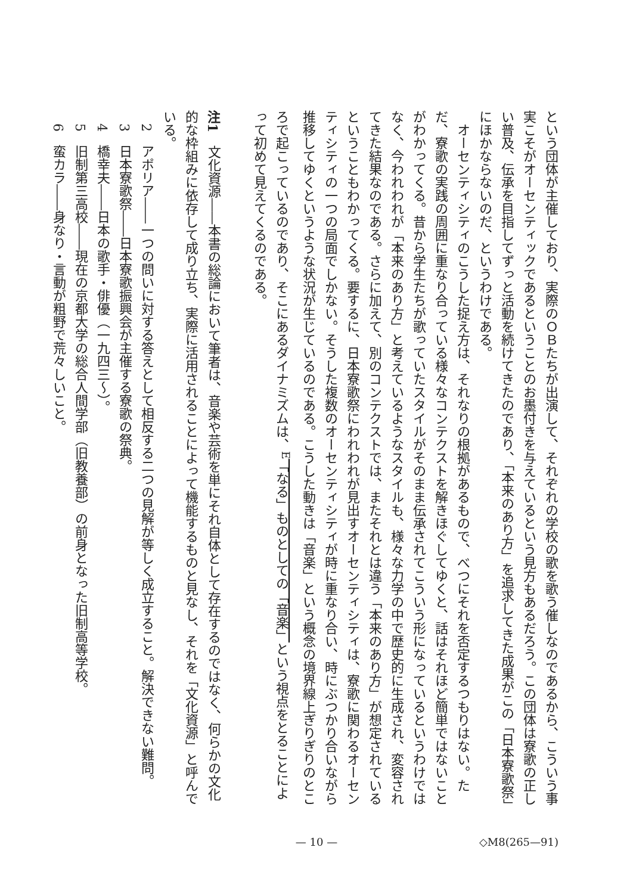という団体が主催しており、実際のＯＢたちが出演して、それぞれの学校の歌を歌う催しなのであるから、こういう事実こそがオーセンティックであるということのお墨付きを与えているという見方もあるだろう。この団体は寮歌の正しい普及、伝承を目指してずっと活動を続けてきたのであり、「本来のあり方」を追求してきた成果がこの「日本寮歌祭」にほかならないのだ、というわけである。
オーセンティシティのこうした捉え方は、それなりの根拠があるもので、べつにそれを否定するつもりはない。ただ、寮歌の実践の周囲に重なり合っている様々なコンテクストを解きほぐしてゆくと、話はそれほど簡単ではないことがわかってくる。昔から学生たちが歌っていたスタイルがそのまま伝承されてこういう形になっているというわけではなく、今われわれが「本来のあり方」と考えているようなスタイルも、様々な力学の中で歴史的に生成され、変容されてきた結果なのである。さらに加えて、別のコンテクストでは、またそれとは違う「本来のあり方」が想定されているということもわかってくる。要するに、日本寮歌祭にわれわれが見出すオーセンティシティは、寮歌に関わるオーセンティシティの一つの局面でしかない。そうした複数のオーセンティシティが時に重なり合い、時にぶつかり合いながら推移してゆくというような状況が生じているのである。こうした動きは「音楽」という概念の境界線上ぎりぎりのところで起こっているのであり、そこにあるダイナミズムは、<sup>E</sup>「なる」ものとしての「音楽」という視点をとることによって初めて見えてくるのである。
注1　文化資源――本書の総論において筆者は、音楽や芸術を単にそれ自体として存在するのではなく、何らかの文化的な枠組みに依存して成り立ち、実際に活用されることによって機能するものと見なし、それを「文化資源」と呼んでいる。
　2　アポリア――一つの問いに対する答えとして相反する二つの見解が等しく成立すること。解決できない難問。
　3　日本寮歌祭――日本寮歌振興会が主催する寮歌の祭典。
　4　橋幸夫――日本の歌手・俳優（一九四三～）。
　5　旧制第三高校――現在の京都大学の総合人間学部（旧教養部）の前身となった旧制高等学校。
　6　蛮カラ――身なり・言動が粗野で荒々しいこと。
— 10 —
◇M8(265—91)